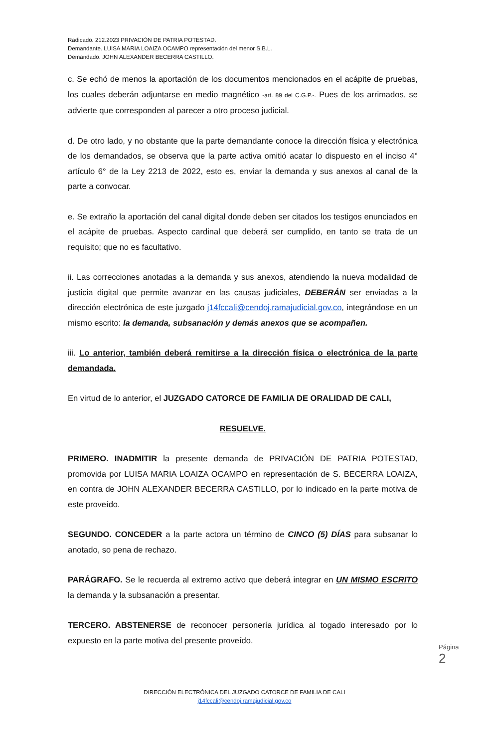Radicado. 212.2023 PRIVACIÓN DE PATRIA POTESTAD.
Demandante. LUISA MARIA LOAIZA OCAMPO representación del menor S.B.L.
Demandado. JOHN ALEXANDER BECERRA CASTILLO.
c. Se echó de menos la aportación de los documentos mencionados en el acápite de pruebas, los cuales deberán adjuntarse en medio magnético -art. 89 del C.G.P.-. Pues de los arrimados, se advierte que corresponden al parecer a otro proceso judicial.
d. De otro lado, y no obstante que la parte demandante conoce la dirección física y electrónica de los demandados, se observa que la parte activa omitió acatar lo dispuesto en el inciso 4° artículo 6° de la Ley 2213 de 2022, esto es, enviar la demanda y sus anexos al canal de la parte a convocar.
e. Se extraño la aportación del canal digital donde deben ser citados los testigos enunciados en el acápite de pruebas. Aspecto cardinal que deberá ser cumplido, en tanto se trata de un requisito; que no es facultativo.
ii. Las correcciones anotadas a la demanda y sus anexos, atendiendo la nueva modalidad de justicia digital que permite avanzar en las causas judiciales, DEBERÁN ser enviadas a la dirección electrónica de este juzgado j14fccali@cendoj.ramajudicial.gov.co, integrándose en un mismo escrito: la demanda, subsanación y demás anexos que se acompañen.
iii. Lo anterior, también deberá remitirse a la dirección física o electrónica de la parte demandada.
En virtud de lo anterior, el JUZGADO CATORCE DE FAMILIA DE ORALIDAD DE CALI,
RESUELVE.
PRIMERO. INADMITIR la presente demanda de PRIVACIÓN DE PATRIA POTESTAD, promovida por LUISA MARIA LOAIZA OCAMPO en representación de S. BECERRA LOAIZA, en contra de JOHN ALEXANDER BECERRA CASTILLO, por lo indicado en la parte motiva de este proveído.
SEGUNDO. CONCEDER a la parte actora un término de CINCO (5) DÍAS para subsanar lo anotado, so pena de rechazo.
PARÁGRAFO. Se le recuerda al extremo activo que deberá integrar en UN MISMO ESCRITO la demanda y la subsanación a presentar.
TERCERO. ABSTENERSE de reconocer personería jurídica al togado interesado por lo expuesto en la parte motiva del presente proveído.
Página 2
DIRECCIÓN ELECTRÓNICA DEL JUZGADO CATORCE DE FAMILIA DE CALI
j14fccali@cendoj.ramajudicial.gov.co